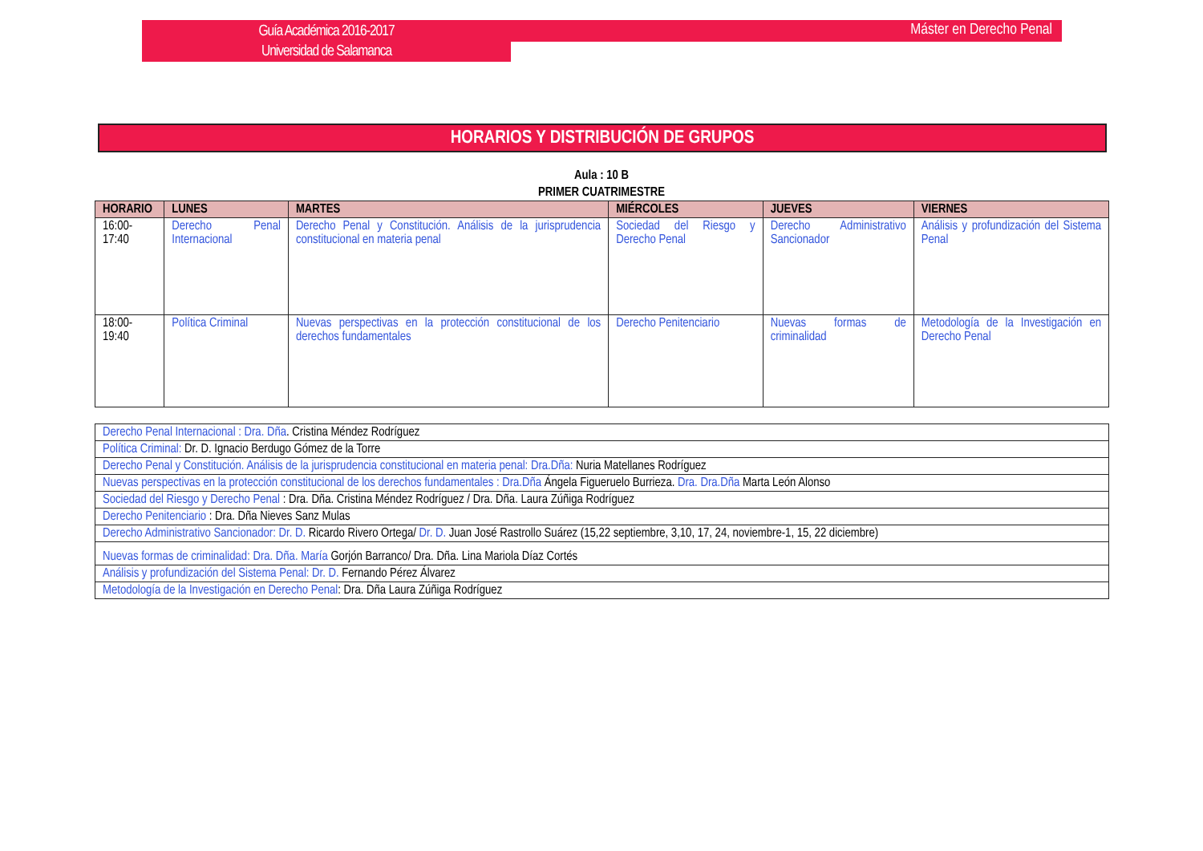Guía Académica 2016-2017
Universidad de Salamanca
Máster en Derecho Penal
HORARIOS Y DISTRIBUCIÓN DE GRUPOS
Aula : 10 B
PRIMER CUATRIMESTRE
| HORARIO | LUNES | MARTES | MIÉRCOLES | JUEVES | VIERNES |
| --- | --- | --- | --- | --- | --- |
| 16:00-17:40 | Derecho Penal Internacional | Derecho Penal y Constitución. Análisis de la jurisprudencia constitucional en materia penal | Sociedad del Riesgo y Derecho Penal | Derecho Administrativo Sancionador | Análisis y profundización del Sistema Penal |
| 18:00-19:40 | Política Criminal | Nuevas perspectivas en la protección constitucional de los derechos fundamentales | Derecho Penitenciario | Nuevas formas de criminalidad | Metodología de la Investigación en Derecho Penal |
| Derecho Penal Internacional : Dra. Dña . Cristina Méndez Rodríguez |
| Política Criminal: Dr. D. Ignacio Berdugo Gómez de la Torre |
| Derecho Penal y Constitución. Análisis de la jurisprudencia constitucional en materia penal: Dra.Dña: Nuria Matellanes Rodríguez |
| Nuevas perspectivas en la protección constitucional de los derechos fundamentales : Dra.Dña Ángela Figueruelo Burrieza. Dra. Dra.Dña Marta León Alonso |
| Sociedad del Riesgo y Derecho Penal : Dra. Dña. Cristina Méndez Rodríguez / Dra. Dña. Laura Zúñiga Rodríguez |
| Derecho Penitenciario : Dra. Dña Nieves Sanz Mulas |
| Derecho Administrativo Sancionador: Dr. D. Ricardo Rivero Ortega/ Dr. D. Juan José Rastrollo Suárez (15,22 septiembre, 3,10, 17, 24, noviembre-1, 15, 22 diciembre) |
| Nuevas formas de criminalidad: Dra. Dña. María Gorjón Barranco/ Dra. Dña. Lina Mariola Díaz Cortés |
| Análisis y profundización del Sistema Penal: Dr. D. Fernando Pérez Álvarez |
| Metodología de la Investigación en Derecho Penal : Dra. Dña Laura Zúñiga Rodríguez |